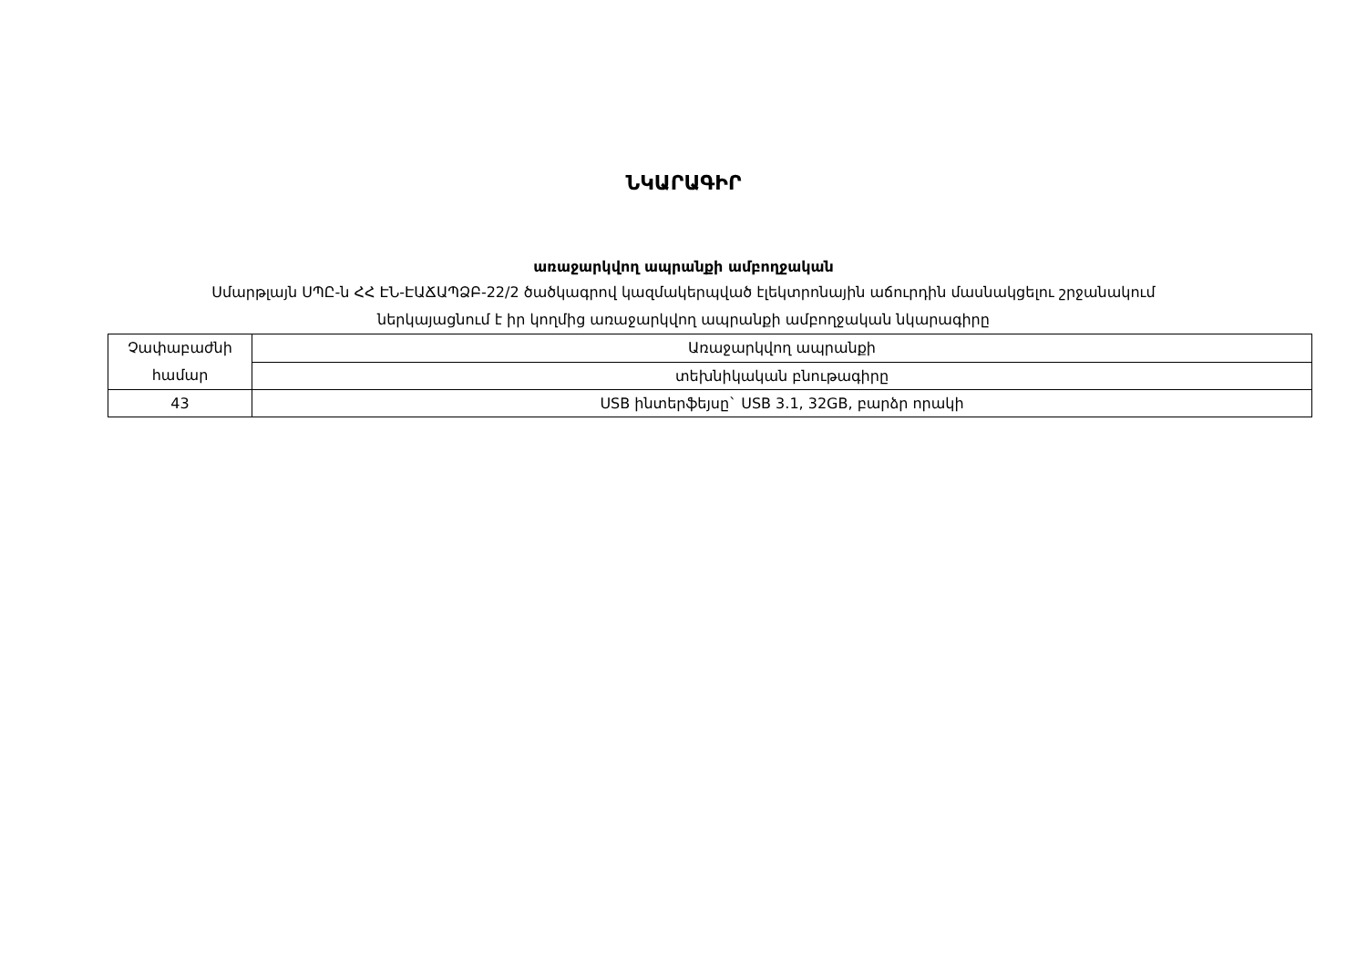ՆԿԱՐԱԳԻՐ
առաջարկվող ապրանքի ամբողջական
Սմարթլայն ՍՊԸ-ն ՀՀ ԷՆ-ԷԱՃԱՊՁԲ-22/2 ծածկագրով կազմակերպված էլեկտրոնային աճուրդին մասնակցելու շրջանակում
ներկայացնում է իր կողմից առաջարկվող ապրանքի ամբողջական նկարագիրը
| Չափաբաժնի համար | Առաջարկվող ապրանքի |
| | տեխնիկական բնութագիրը |
| 43 | USB ինտերֆեյսը` USB 3.1, 32GB, բարձր որակի |